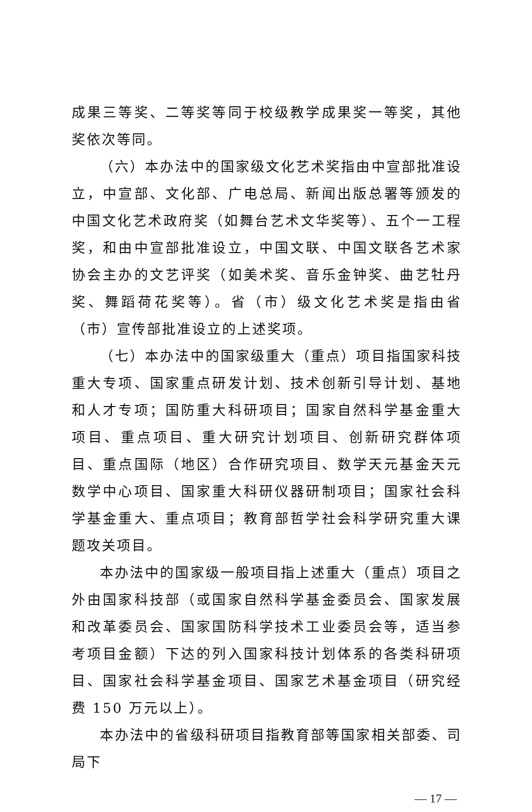成果三等奖、二等奖等同于校级教学成果奖一等奖，其他奖依次等同。
（六）本办法中的国家级文化艺术奖指由中宣部批准设立，中宣部、文化部、广电总局、新闻出版总署等颁发的中国文化艺术政府奖（如舞台艺术文华奖等）、五个一工程奖，和由中宣部批准设立，中国文联、中国文联各艺术家协会主办的文艺评奖（如美术奖、音乐金钟奖、曲艺牡丹奖、舞蹈荷花奖等）。省（市）级文化艺术奖是指由省（市）宣传部批准设立的上述奖项。
（七）本办法中的国家级重大（重点）项目指国家科技重大专项、国家重点研发计划、技术创新引导计划、基地和人才专项；国防重大科研项目；国家自然科学基金重大项目、重点项目、重大研究计划项目、创新研究群体项目、重点国际（地区）合作研究项目、数学天元基金天元数学中心项目、国家重大科研仪器研制项目；国家社会科学基金重大、重点项目；教育部哲学社会科学研究重大课题攻关项目。
本办法中的国家级一般项目指上述重大（重点）项目之外由国家科技部（或国家自然科学基金委员会、国家发展和改革委员会、国家国防科学技术工业委员会等，适当参考项目金额）下达的列入国家科技计划体系的各类科研项目、国家社会科学基金项目、国家艺术基金项目（研究经费 150 万元以上）。
本办法中的省级科研项目指教育部等国家相关部委、司局下
— 17 —